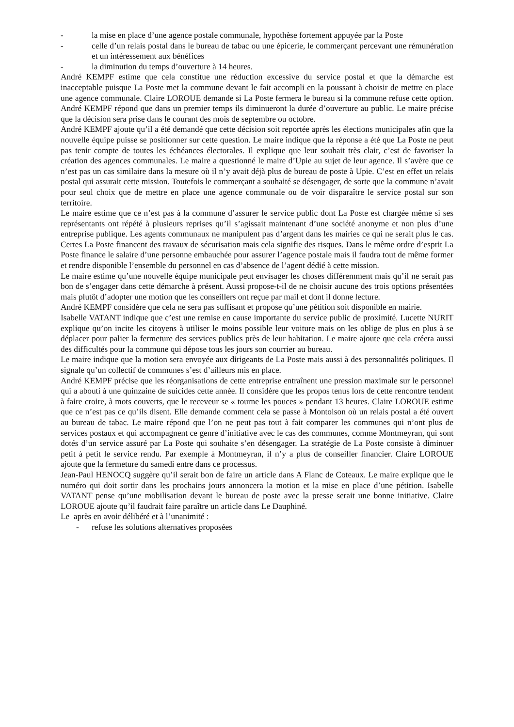- la mise en place d’une agence postale communale, hypothèse fortement appuyée par la Poste
- celle d’un relais postal dans le bureau de tabac ou une épicerie, le commerçant percevant une rémunération et un intéressement aux bénéfices
- la diminution du temps d’ouverture à 14 heures.
André KEMPF estime que cela constitue une réduction excessive du service postal et que la démarche est inacceptable puisque La Poste met la commune devant le fait accompli en la poussant à choisir de mettre en place une agence communale. Claire LOROUE demande si La Poste fermera le bureau si la commune refuse cette option. André KEMPF répond que dans un premier temps ils diminueront la durée d’ouverture au public. Le maire précise que la décision sera prise dans le courant des mois de septembre ou octobre.
André KEMPF ajoute qu’il a été demandé que cette décision soit reportée après les élections municipales afin que la nouvelle équipe puisse se positionner sur cette question. Le maire indique que la réponse a été que La Poste ne peut pas tenir compte de toutes les échéances électorales. Il explique que leur souhait très clair, c’est de favoriser la création des agences communales. Le maire a questionné le maire d’Upie au sujet de leur agence. Il s’avère que ce n’est pas un cas similaire dans la mesure où il n’y avait déjà plus de bureau de poste à Upie. C’est en effet un relais postal qui assurait cette mission. Toutefois le commerçant a souhaité se désengager, de sorte que la commune n’avait pour seul choix que de mettre en place une agence communale ou de voir disparaître le service postal sur son territoire.
Le maire estime que ce n’est pas à la commune d’assurer le service public dont La Poste est chargée même si ses représentants ont répété à plusieurs reprises qu’il s’agissait maintenant d’une société anonyme et non plus d’une entreprise publique. Les agents communaux ne manipulent pas d’argent dans les mairies ce qui ne serait plus le cas. Certes La Poste financent des travaux de sécurisation mais cela signifie des risques. Dans le même ordre d’esprit La Poste finance le salaire d’une personne embauchée pour assurer l’agence postale mais il faudra tout de même former et rendre disponible l’ensemble du personnel en cas d’absence de l’agent dédié à cette mission.
Le maire estime qu’une nouvelle équipe municipale peut envisager les choses différemment mais qu’il ne serait pas bon de s’engager dans cette démarche à présent. Aussi propose-t-il de ne choisir aucune des trois options présentées mais plutôt d’adopter une motion que les conseillers ont reçue par mail et dont il donne lecture.
André KEMPF considère que cela ne sera pas suffisant et propose qu’une pétition soit disponible en mairie.
Isabelle VATANT indique que c’est une remise en cause importante du service public de proximité. Lucette NURIT explique qu’on incite les citoyens à utiliser le moins possible leur voiture mais on les oblige de plus en plus à se déplacer pour palier la fermeture des services publics près de leur habitation. Le maire ajoute que cela créera aussi des difficultés pour la commune qui dépose tous les jours son courrier au bureau.
Le maire indique que la motion sera envoyée aux dirigeants de La Poste mais aussi à des personnalités politiques. Il signale qu’un collectif de communes s’est d’ailleurs mis en place.
André KEMPF précise que les réorganisations de cette entreprise entraînent une pression maximale sur le personnel qui a abouti à une quinzaine de suicides cette année. Il considère que les propos tenus lors de cette rencontre tendent à faire croire, à mots couverts, que le receveur se « tourne les pouces » pendant 13 heures. Claire LOROUE estime que ce n’est pas ce qu’ils disent. Elle demande comment cela se passe à Montoison où un relais postal a été ouvert au bureau de tabac. Le maire répond que l’on ne peut pas tout à fait comparer les communes qui n’ont plus de services postaux et qui accompagnent ce genre d’initiative avec le cas des communes, comme Montmeyran, qui sont dotés d’un service assuré par La Poste qui souhaite s’en désengager. La stratégie de La Poste consiste à diminuer petit à petit le service rendu. Par exemple à Montmeyran, il n’y a plus de conseiller financier. Claire LOROUE ajoute que la fermeture du samedi entre dans ce processus.
Jean-Paul HENOCQ suggère qu’il serait bon de faire un article dans A Flanc de Coteaux. Le maire explique que le numéro qui doit sortir dans les prochains jours annoncera la motion et la mise en place d’une pétition. Isabelle VATANT pense qu’une mobilisation devant le bureau de poste avec la presse serait une bonne initiative. Claire LOROUE ajoute qu’il faudrait faire paraître un article dans Le Dauphiné.
Le après en avoir délibéré et à l’unanimité :
- refuse les solutions alternatives proposées